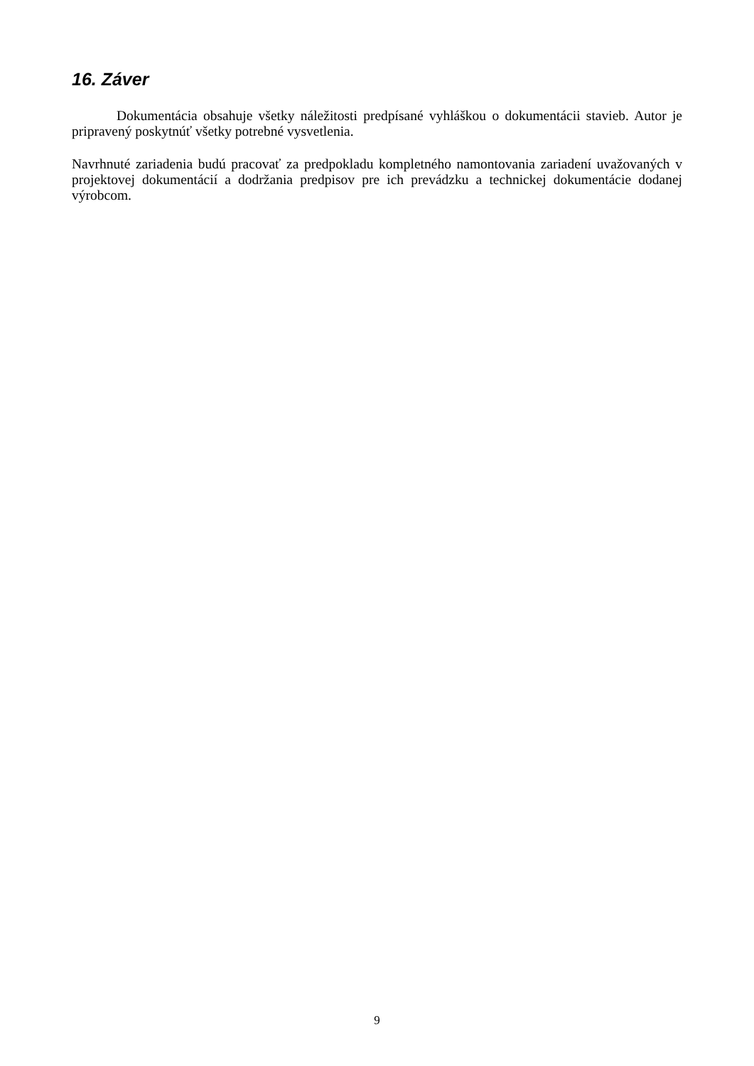16. Záver
Dokumentácia obsahuje všetky náležitosti predpísané vyhláškou o dokumentácii stavieb. Autor je pripravený poskytnúť všetky potrebné vysvetlenia.
Navrhnuté zariadenia budú pracovať za predpokladu kompletného namontovania zariadení uvažovaných v projektovej dokumentácií a dodržania predpisov pre ich prevádzku a technickej dokumentácie dodanej výrobcom.
9